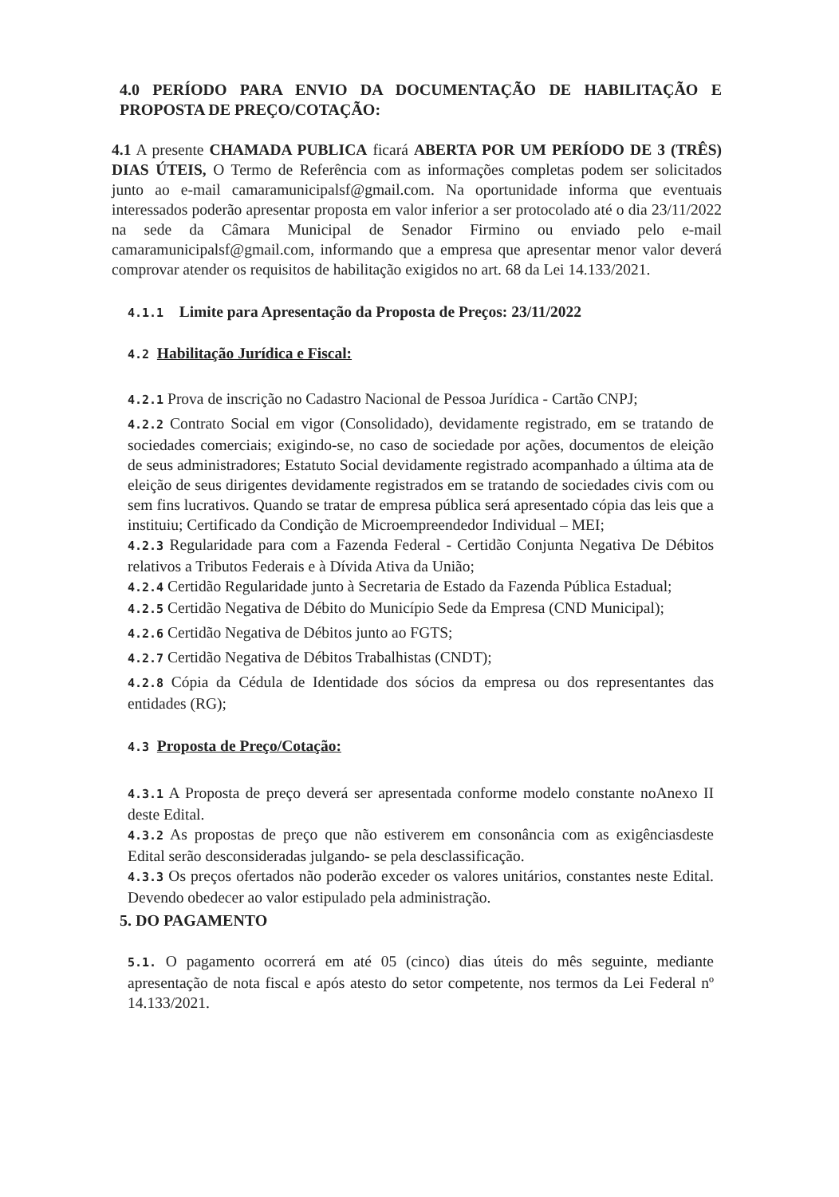4.0 PERÍODO PARA ENVIO DA DOCUMENTAÇÃO DE HABILITAÇÃO E PROPOSTA DE PREÇO/COTAÇÃO:
4.1 A presente CHAMADA PUBLICA ficará ABERTA POR UM PERÍODO DE 3 (TRÊS) DIAS ÚTEIS, O Termo de Referência com as informações completas podem ser solicitados junto ao e-mail camaramunicipalsf@gmail.com. Na oportunidade informa que eventuais interessados poderão apresentar proposta em valor inferior a ser protocolado até o dia 23/11/2022 na sede da Câmara Municipal de Senador Firmino ou enviado pelo e-mail camaramunicipalsf@gmail.com, informando que a empresa que apresentar menor valor deverá comprovar atender os requisitos de habilitação exigidos no art. 68 da Lei 14.133/2021.
4.1.1 Limite para Apresentação da Proposta de Preços: 23/11/2022
4.2 Habilitação Jurídica e Fiscal:
4.2.1 Prova de inscrição no Cadastro Nacional de Pessoa Jurídica - Cartão CNPJ;
4.2.2 Contrato Social em vigor (Consolidado), devidamente registrado, em se tratando de sociedades comerciais; exigindo-se, no caso de sociedade por ações, documentos de eleição de seus administradores; Estatuto Social devidamente registrado acompanhado a última ata de eleição de seus dirigentes devidamente registrados em se tratando de sociedades civis com ou sem fins lucrativos. Quando se tratar de empresa pública será apresentado cópia das leis que a instituiu; Certificado da Condição de Microempreendedor Individual – MEI;
4.2.3 Regularidade para com a Fazenda Federal - Certidão Conjunta Negativa De Débitos relativos a Tributos Federais e à Dívida Ativa da União;
4.2.4 Certidão Regularidade junto à Secretaria de Estado da Fazenda Pública Estadual;
4.2.5 Certidão Negativa de Débito do Município Sede da Empresa (CND Municipal);
4.2.6 Certidão Negativa de Débitos junto ao FGTS;
4.2.7 Certidão Negativa de Débitos Trabalhistas (CNDT);
4.2.8 Cópia da Cédula de Identidade dos sócios da empresa ou dos representantes das entidades (RG);
4.3 Proposta de Preço/Cotação:
4.3.1 A Proposta de preço deverá ser apresentada conforme modelo constante noAnexo II deste Edital.
4.3.2 As propostas de preço que não estiverem em consonância com as exigênciasdeste Edital serão desconsideradas julgando- se pela desclassificação.
4.3.3 Os preços ofertados não poderão exceder os valores unitários, constantes neste Edital. Devendo obedecer ao valor estipulado pela administração.
5. DO PAGAMENTO
5.1. O pagamento ocorrerá em até 05 (cinco) dias úteis do mês seguinte, mediante apresentação de nota fiscal e após atesto do setor competente, nos termos da Lei Federal nº 14.133/2021.